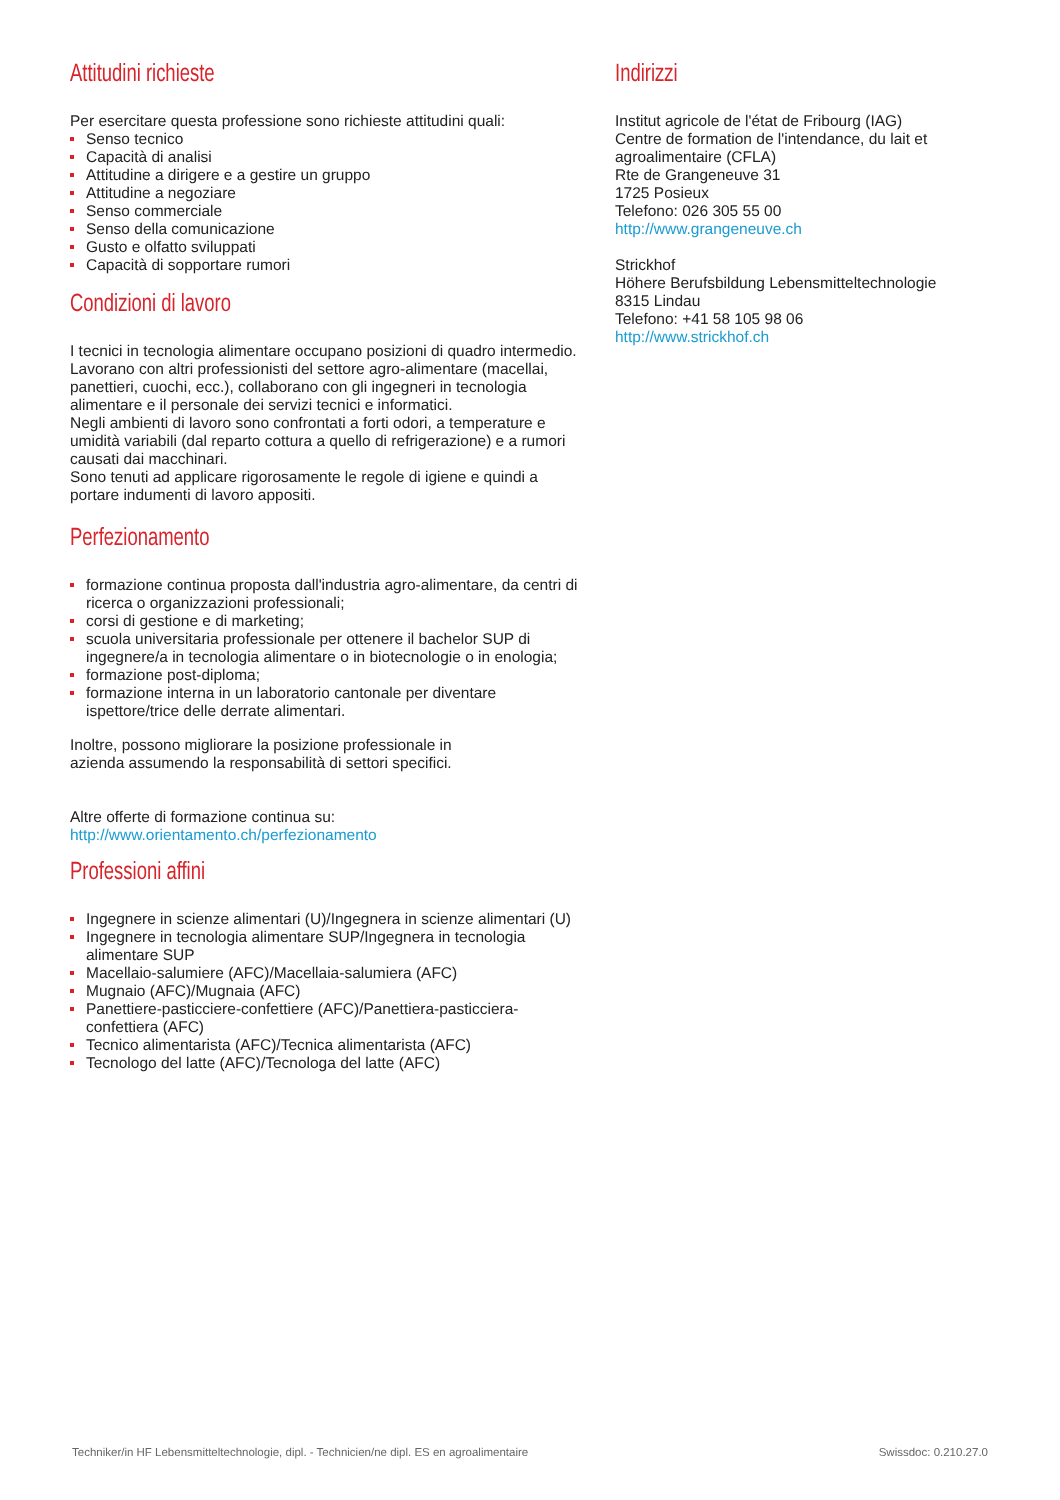Attitudini richieste
Per esercitare questa professione sono richieste attitudini quali:
Senso tecnico
Capacità di analisi
Attitudine a dirigere e a gestire un gruppo
Attitudine a negoziare
Senso commerciale
Senso della comunicazione
Gusto e olfatto sviluppati
Capacità di sopportare rumori
Condizioni di lavoro
I tecnici in tecnologia alimentare occupano posizioni di quadro intermedio. Lavorano con altri professionisti del settore agro-alimentare (macellai, panettieri, cuochi, ecc.), collaborano con gli ingegneri in tecnologia alimentare e il personale dei servizi tecnici e informatici.
Negli ambienti di lavoro sono confrontati a forti odori, a temperature e umidità variabili (dal reparto cottura a quello di refrigerazione) e a rumori causati dai macchinari.
Sono tenuti ad applicare rigorosamente le regole di igiene e quindi a portare indumenti di lavoro appositi.
Perfezionamento
formazione continua proposta dall'industria agro-alimentare, da centri di ricerca o organizzazioni professionali;
corsi di gestione e di marketing;
scuola universitaria professionale per ottenere il bachelor SUP di ingegnere/a in tecnologia alimentare o in biotecnologie o in enologia;
formazione post-diploma;
formazione interna in un laboratorio cantonale per diventare ispettore/trice delle derrate alimentari.
Inoltre, possono migliorare la posizione professionale in
azienda assumendo la responsabilità di settori specifici.
Altre offerte di formazione continua su:
http://www.orientamento.ch/perfezionamento
Professioni affini
Ingegnere in scienze alimentari (U)/Ingegnera in scienze alimentari (U)
Ingegnere in tecnologia alimentare SUP/Ingegnera in tecnologia alimentare SUP
Macellaio-salumiere (AFC)/Macellaia-salumiera (AFC)
Mugnaio (AFC)/Mugnaia (AFC)
Panettiere-pasticciere-confettiere (AFC)/Panettiera-pasticciera-confettiera (AFC)
Tecnico alimentarista (AFC)/Tecnica alimentarista (AFC)
Tecnologo del latte (AFC)/Tecnologa del latte (AFC)
Indirizzi
Institut agricole de l'état de Fribourg (IAG)
Centre de formation de l'intendance, du lait et agroalimentaire (CFLA)
Rte de Grangeneuve 31
1725 Posieux
Telefono: 026 305 55 00
http://www.grangeneuve.ch
Strickhof
Höhere Berufsbildung Lebensmitteltechnologie
8315 Lindau
Telefono: +41 58 105 98 06
http://www.strickhof.ch
Techniker/in HF Lebensmitteltechnologie, dipl. - Technicien/ne dipl. ES en agroalimentaire Swissdoc: 0.210.27.0